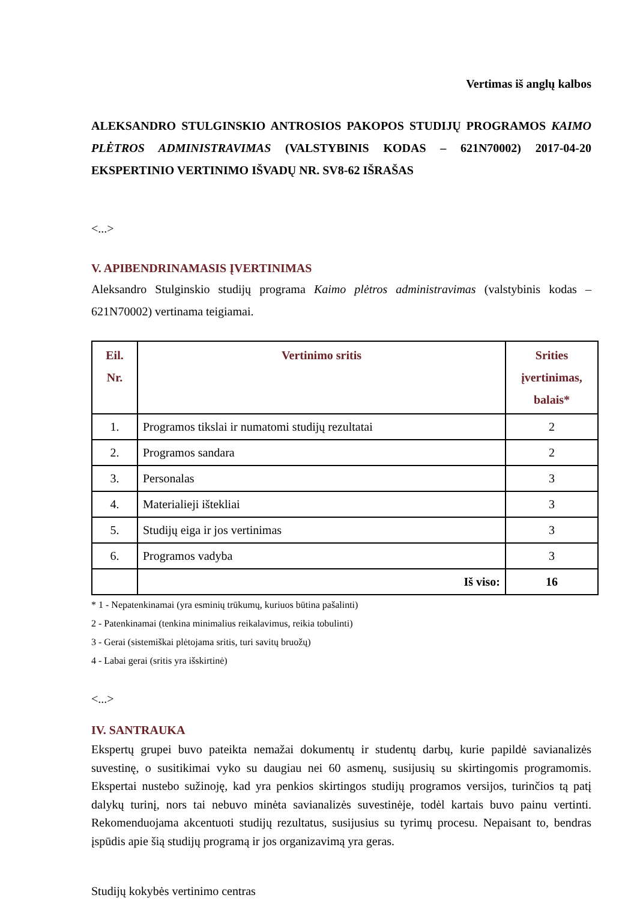Vertimas iš anglų kalbos
ALEKSANDRO STULGINSKIO ANTROSIOS PAKOPOS STUDIJŲ PROGRAMOS KAIMO PLĖTROS ADMINISTRAVIMAS (VALSTYBINIS KODAS – 621N70002) 2017-04-20 EKSPERTINIO VERTINIMO IŠVADŲ NR. SV8-62 IŠRAŠAS
<...>
V. APIBENDRINAMASIS ĮVERTINIMAS
Aleksandro Stulginskio studijų programa Kaimo plėtros administravimas (valstybinis kodas – 621N70002) vertinama teigiamai.
| Eil. Nr. | Vertinimo sritis | Srities įvertinimas, balais* |
| --- | --- | --- |
| 1. | Programos tikslai ir numatomi studijų rezultatai | 2 |
| 2. | Programos sandara | 2 |
| 3. | Personalas | 3 |
| 4. | Materialieji ištekliai | 3 |
| 5. | Studijų eiga ir jos vertinimas | 3 |
| 6. | Programos vadyba | 3 |
| | Iš viso: | 16 |
* 1 - Nepatenkinamai (yra esminių trūkumų, kuriuos būtina pašalinti)
2 - Patenkinamai (tenkina minimalius reikalavimus, reikia tobulinti)
3 - Gerai (sistemiškai plėtojama sritis, turi savitų bruožų)
4 - Labai gerai (sritis yra išskirtinė)
<...>
IV. SANTRAUKA
Ekspertų grupei buvo pateikta nemažai dokumentų ir studentų darbų, kurie papildė savianalizės suvestinę, o susitikimai vyko su daugiau nei 60 asmenų, susijusių su skirtingomis programomis. Ekspertai nustebo sužinoję, kad yra penkios skirtingos studijų programos versijos, turinčios tą patį dalykų turinį, nors tai nebuvo minėta savianalizės suvestinėje, todėl kartais buvo painu vertinti. Rekomenduojama akcentuoti studijų rezultatus, susijusius su tyrimų procesu. Nepaisant to, bendras įspūdis apie šią studijų programą ir jos organizavimą yra geras.
Studijų kokybės vertinimo centras